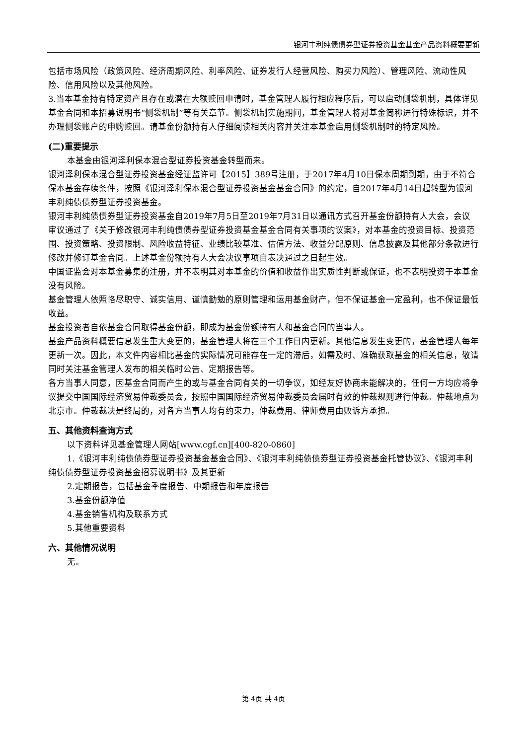银河丰利纯债债券型证券投资基金基金产品资料概要更新
包括市场风险（政策风险、经济周期风险、利率风险、证券发行人经营风险、购买力风险）、管理风险、流动性风险、信用风险以及其他风险。
3.当本基金持有特定资产且存在或潜在大额赎回申请时，基金管理人履行相应程序后，可以启动侧袋机制，具体详见基金合同和本招募说明书“侧袋机制”等有关章节。侧袋机制实施期间，基金管理人将对基金简称进行特殊标识，并不办理侧袋账户的申购赎回。请基金份额持有人仔细阅读相关内容并关注本基金启用侧袋机制时的特定风险。
(二)重要提示
本基金由银河泽利保本混合型证券投资基金转型而来。
银河泽利保本混合型证券投资基金经证监许可【2015】389号注册，于2017年4月10日保本周期到期，由于不符合保本基金存续条件，按照《银河泽利保本混合型证券投资基金基金合同》的约定，自2017年4月14日起转型为银河丰利纯债债券型证券投资基金。
银河丰利纯债债券型证券投资基金自2019年7月5日至2019年7月31日以通讯方式召开基金份额持有人大会，会议审议通过了《关于修改银河丰利纯债债券型证券投资基金基金合同有关事项的议案》，对本基金的投资目标、投资范围、投资策略、投资限制、风险收益特征、业绩比较基准、估值方法、收益分配原则、信息披露及其他部分条款进行修改并修订基金合同。上述基金份额持有人大会决议事项自表决通过之日起生效。
中国证监会对本基金募集的注册，并不表明其对本基金的价值和收益作出实质性判断或保证，也不表明投资于本基金没有风险。
基金管理人依照恪尽职守、诚实信用、谨慎勤勉的原则管理和运用基金财产，但不保证基金一定盈利，也不保证最低收益。
基金投资者自依基金合同取得基金份额，即成为基金份额持有人和基金合同的当事人。
基金产品资料概要信息发生重大变更的，基金管理人将在三个工作日内更新。其他信息发生变更的，基金管理人每年更新一次。因此，本文件内容相比基金的实际情况可能存在一定的滞后，如需及时、准确获取基金的相关信息，敬请同时关注基金管理人发布的相关临时公告、定期报告等。
各方当事人同意，因基金合同而产生的或与基金合同有关的一切争议，如经友好协商未能解决的，任何一方均应将争议提交中国国际经济贸易仲裁委员会，按照中国国际经济贸易仲裁委员会届时有效的仲裁规则进行仲裁。仲裁地点为北京市。仲裁裁决是终局的，对各方当事人均有约束力，仲裁费用、律师费用由败诉方承担。
五、其他资料查询方式
以下资料详见基金管理人网站[www.cgf.cn][400-820-0860]
1.《银河丰利纯债债券型证券投资基金基金合同》、《银河丰利纯债债券型证券投资基金托管协议》、《银河丰利纯债债券型证券投资基金招募说明书》及其更新
2.定期报告，包括基金季度报告、中期报告和年度报告
3.基金份额净值
4.基金销售机构及联系方式
5.其他重要资料
六、其他情况说明
无。
第 4页 共 4页